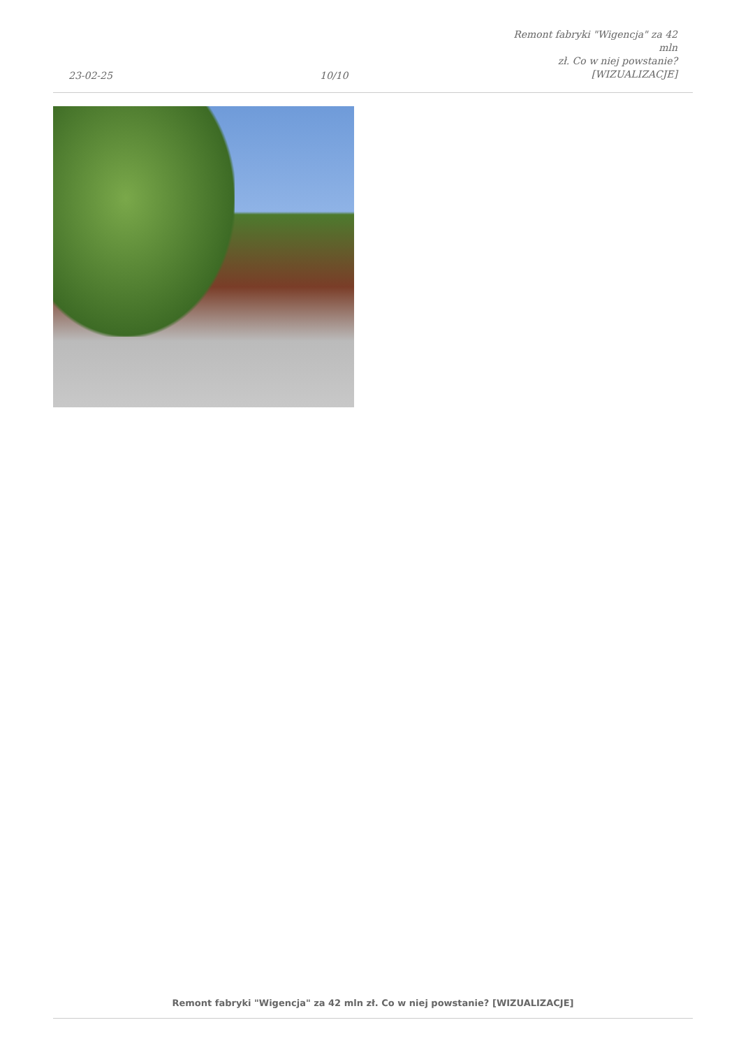23-02-25
10/10
Remont fabryki "Wigencja" za 42 mln
zł. Co w niej powstanie?
[WIZUALIZACJE]
Remont fabryki "Wigencja" za 42 mln zł. Co w niej powstanie? [WIZUALIZACJE]